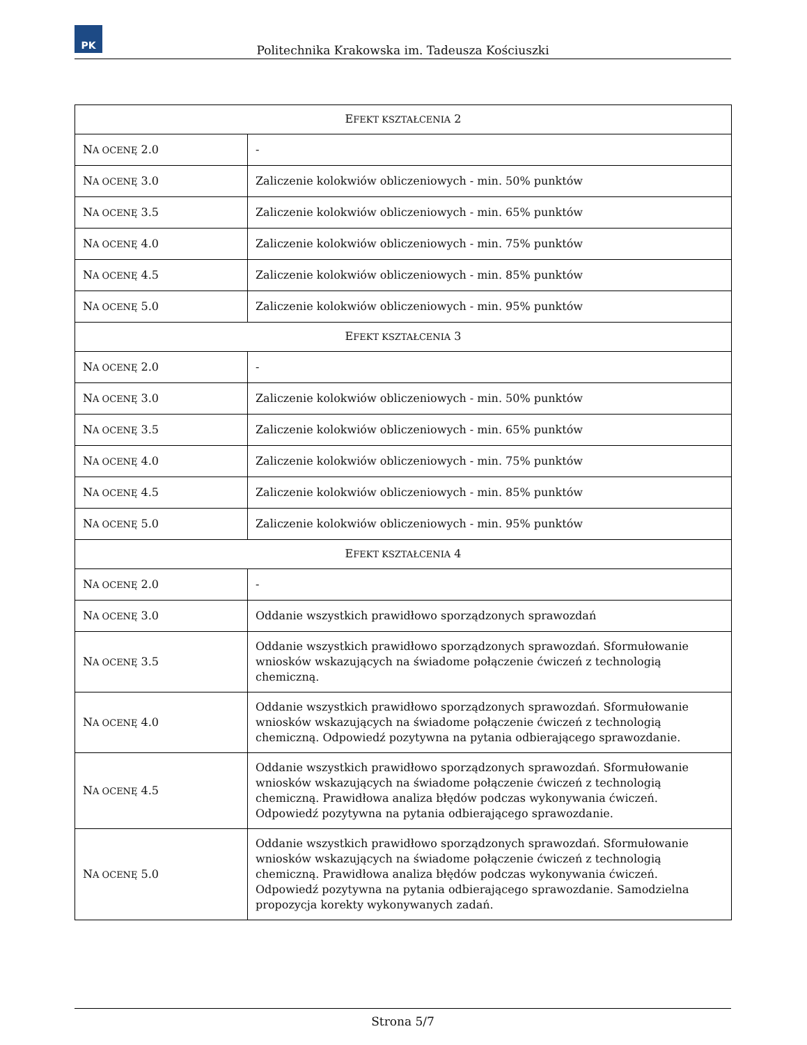PK
Politechnika Krakowska im. Tadeusza Kościuszki
| E FEKT KSZTAŁCENIA 2 | |
| --- | --- |
| N A OCENĘ 2.0 | - |
| N A OCENĘ 3.0 | Zaliczenie kolokwiów obliczeniowych - min. 50% punktów |
| N A OCENĘ 3.5 | Zaliczenie kolokwiów obliczeniowych - min. 65% punktów |
| N A OCENĘ 4.0 | Zaliczenie kolokwiów obliczeniowych - min. 75% punktów |
| N A OCENĘ 4.5 | Zaliczenie kolokwiów obliczeniowych - min. 85% punktów |
| N A OCENĘ 5.0 | Zaliczenie kolokwiów obliczeniowych - min. 95% punktów |
| E FEKT KSZTAŁCENIA 3 | |
| N A OCENĘ 2.0 | - |
| N A OCENĘ 3.0 | Zaliczenie kolokwiów obliczeniowych - min. 50% punktów |
| N A OCENĘ 3.5 | Zaliczenie kolokwiów obliczeniowych - min. 65% punktów |
| N A OCENĘ 4.0 | Zaliczenie kolokwiów obliczeniowych - min. 75% punktów |
| N A OCENĘ 4.5 | Zaliczenie kolokwiów obliczeniowych - min. 85% punktów |
| N A OCENĘ 5.0 | Zaliczenie kolokwiów obliczeniowych - min. 95% punktów |
| E FEKT KSZTAŁCENIA 4 | |
| N A OCENĘ 2.0 | - |
| N A OCENĘ 3.0 | Oddanie wszystkich prawidłowo sporządzonych sprawozdań |
| N A OCENĘ 3.5 | Oddanie wszystkich prawidłowo sporządzonych sprawozdań. Sformułowanie wniosków wskazujących na świadome połączenie ćwiczeń z technologią chemiczną. |
| N A OCENĘ 4.0 | Oddanie wszystkich prawidłowo sporządzonych sprawozdań. Sformułowanie wniosków wskazujących na świadome połączenie ćwiczeń z technologią chemiczną. Odpowiedź pozytywna na pytania odbierającego sprawozdanie. |
| N A OCENĘ 4.5 | Oddanie wszystkich prawidłowo sporządzonych sprawozdań. Sformułowanie wniosków wskazujących na świadome połączenie ćwiczeń z technologią chemiczną. Prawidłowa analiza błędów podczas wykonywania ćwiczeń. Odpowiedź pozytywna na pytania odbierającego sprawozdanie. |
| N A OCENĘ 5.0 | Oddanie wszystkich prawidłowo sporządzonych sprawozdań. Sformułowanie wniosków wskazujących na świadome połączenie ćwiczeń z technologią chemiczną. Prawidłowa analiza błędów podczas wykonywania ćwiczeń. Odpowiedź pozytywna na pytania odbierającego sprawozdanie. Samodzielna propozycja korekty wykonywanych zadań. |
Strona 5/7